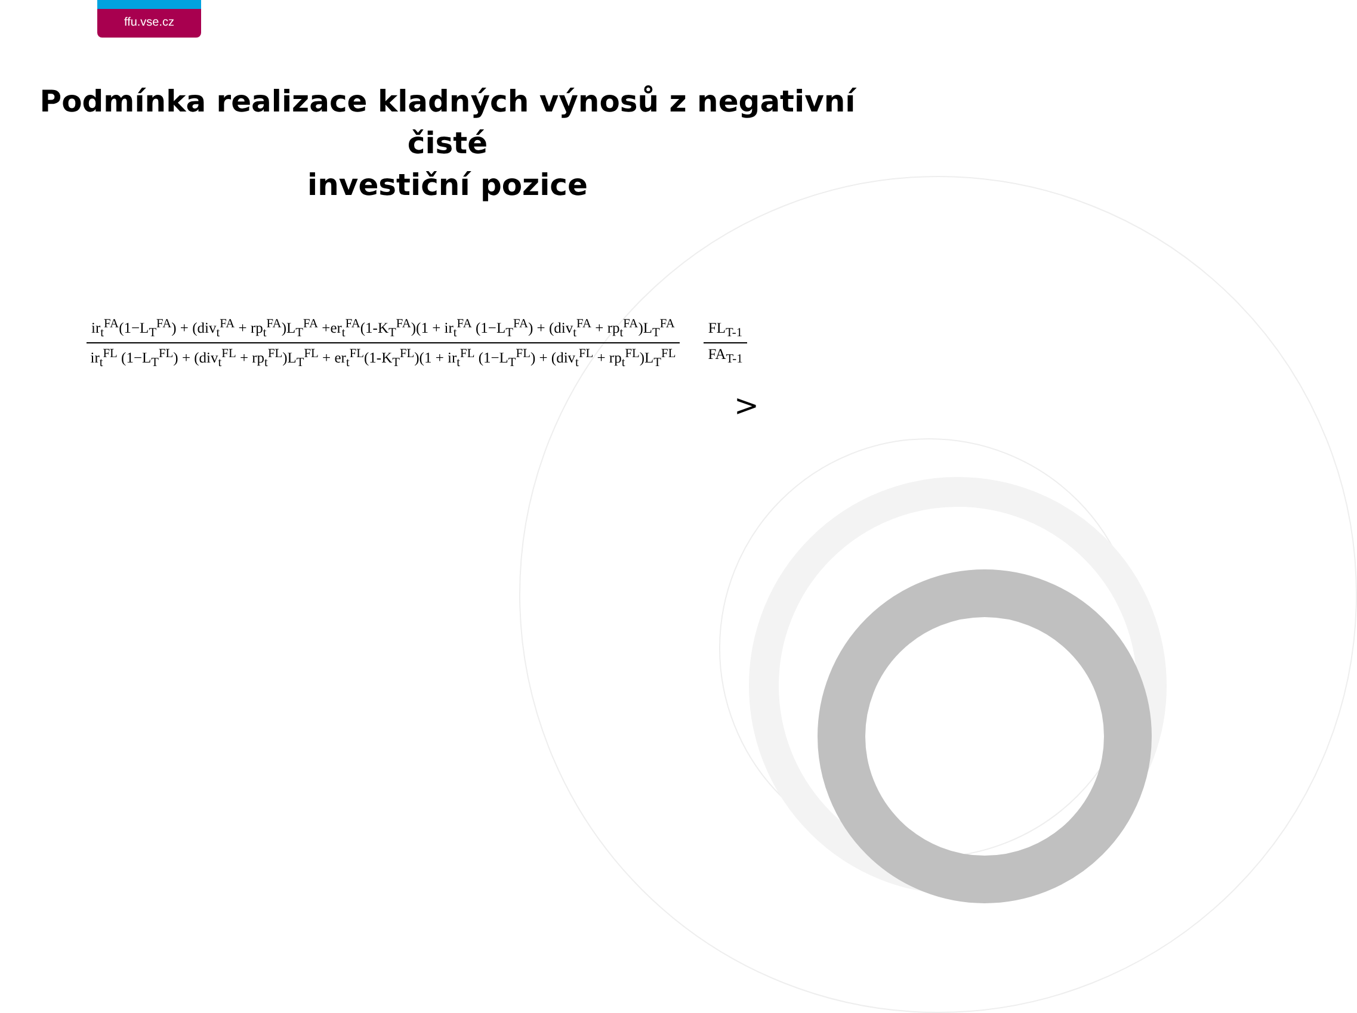ffu.vse.cz
Podmínka realizace kladných výnosů z negativní čisté
investiční pozice
ir<sub>t</sub><sup>FA</sup>(1−L<sub>T</sub><sup>FA</sup>) + (div<sub>t</sub><sup>FA</sup> + rp<sub>t</sub><sup>FA</sup>)L<sub>T</sub><sup>FA</sup> +er<sub>t</sub><sup>FA</sup>(1-K<sub>T</sub><sup>FA</sup>)(1 + ir<sub>t</sub><sup>FA</sup> (1−L<sub>T</sub><sup>FA</sup>) + (div<sub>t</sub><sup>FA</sup> + rp<sub>t</sub><sup>FA</sup>)L<sub>T</sub><sup>FA</sup>
ir<sub>t</sub><sup>FL</sup> (1−L<sub>T</sub><sup>FL</sup>) + (div<sub>t</sub><sup>FL</sup> + rp<sub>t</sub><sup>FL</sup>)L<sub>T</sub><sup>FL</sup> + er<sub>t</sub><sup>FL</sup>(1-K<sub>T</sub><sup>FL</sup>)(1 + ir<sub>t</sub><sup>FL</sup> (1−L<sub>T</sub><sup>FL</sup>) + (div<sub>t</sub><sup>FL</sup> + rp<sub>t</sub><sup>FL</sup>)L<sub>T</sub><sup>FL</sup>
FL<sub>T-1</sub>
FA<sub>T-1</sub>
>